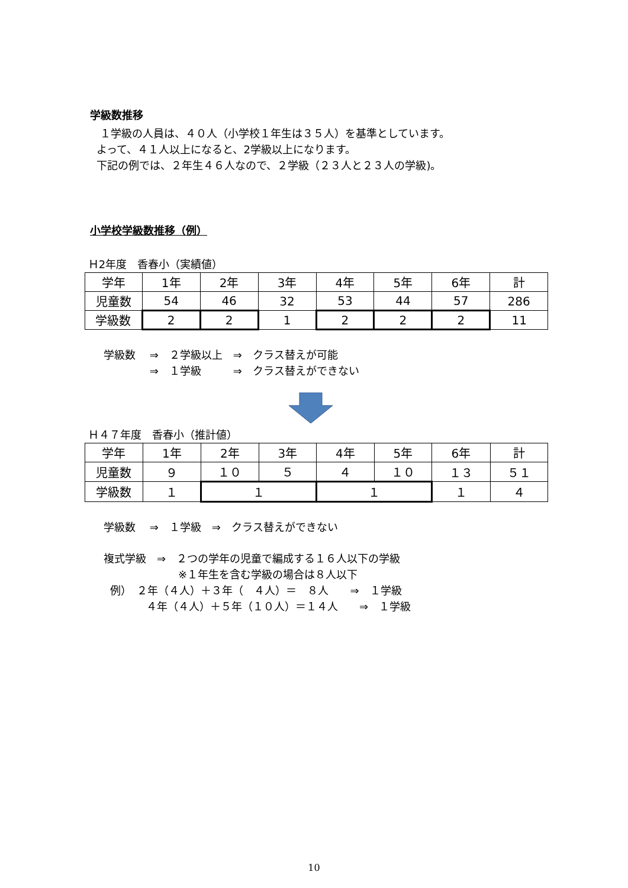学級数推移
１学級の人員は、４０人（小学校１年生は３５人）を基準としています。
よって、４１人以上になると、2学級以上になります。
下記の例では、２年生４６人なので、２学級（２３人と２３人の学級)。
小学校学級数推移（例）
Ｈ2年度　香春小（実績値）
| 学年 | 1年 | 2年 | 3年 | 4年 | 5年 | 6年 | 計 |
| 児童数 | 54 | 46 | 32 | 53 | 44 | 57 | 286 |
| 学級数 | 2 | 2 | 1 | 2 | 2 | 2 | 11 |
学級数　 ⇒　２学級以上　⇒　クラス替えが可能
　　　　 ⇒　１学級　　　⇒　クラス替えができない
Ｈ４７年度　香春小（推計値）
| 学年 | 1年 | 2年 | 3年 | 4年 | 5年 | 6年 | 計 |
| 児童数 | ９ | １０ | ５ | ４ | １０ | １３ | ５１ |
| 学級数 | １ | １ | | １ | | １ | ４ |
学級数　 ⇒　１学級　⇒　クラス替えができない
複式学級　⇒　２つの学年の児童で編成する１６人以下の学級
　　　　　　　※１年生を含む学級の場合は８人以下
例）　２年（４人）＋３年（　４人）＝　８人　　⇒　１学級
　　　　４年（４人）＋５年（１０人）＝１４人　　⇒　１学級
10